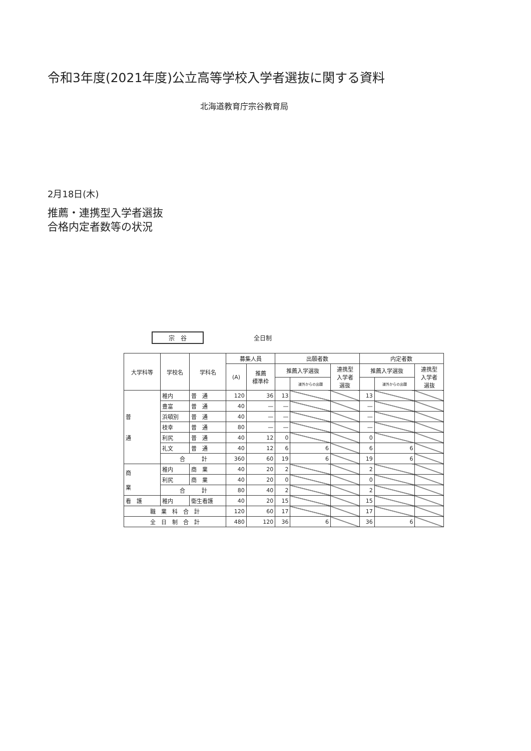令和3年度(2021年度)公立高等学校入学者選抜に関する資料
北海道教育庁宗谷教育局
2月18日(木)
推薦・連携型入学者選抜
合格内定者数等の状況
宗　谷 全日制
| 大学科等 | 学校名 | 学科名 | 募集人員 | | 出願者数 | | | 内定者数 | | |
| --- | --- | --- | --- | --- | --- | --- | --- | --- | --- | --- |
| | | | (A) | 推薦 標準枠 | 推薦入学選抜 | | 連携型 入学者 選抜 | 推薦入学選抜 | | 連携型 入学者 選抜 |
| | | | | | | 道外からの出願 | | | 道外からの出願 | |
| 普 通 | 稚内 | 普 通 | 120 | 36 | 13 | | | 13 | | |
| | 豊富 | 普 通 | 40 | — | — | | | — | | |
| | 浜頓別 | 普 通 | 40 | — | — | | | — | | |
| | 枝幸 | 普 通 | 80 | — | — | | | — | | |
| | 利尻 | 普 通 | 40 | 12 | 0 | | | 0 | | |
| | 礼文 | 普 通 | 40 | 12 | 6 | 6 | | 6 | 6 | |
| | 合 計 | | 360 | 60 | 19 | 6 | | 19 | 6 | |
| 商 業 | 稚内 | 商 業 | 40 | 20 | 2 | | | 2 | | |
| | 利尻 | 商 業 | 40 | 20 | 0 | | | 0 | | |
| | 合 計 | | 80 | 40 | 2 | | | 2 | | |
| 看 護 | 稚内 | 衛生看護 | 40 | 20 | 15 | | | 15 | | |
| 職 業 科 合 計 | | | 120 | 60 | 17 | | | 17 | | |
| 全 日 制 合 計 | | | 480 | 120 | 36 | 6 | | 36 | 6 | |